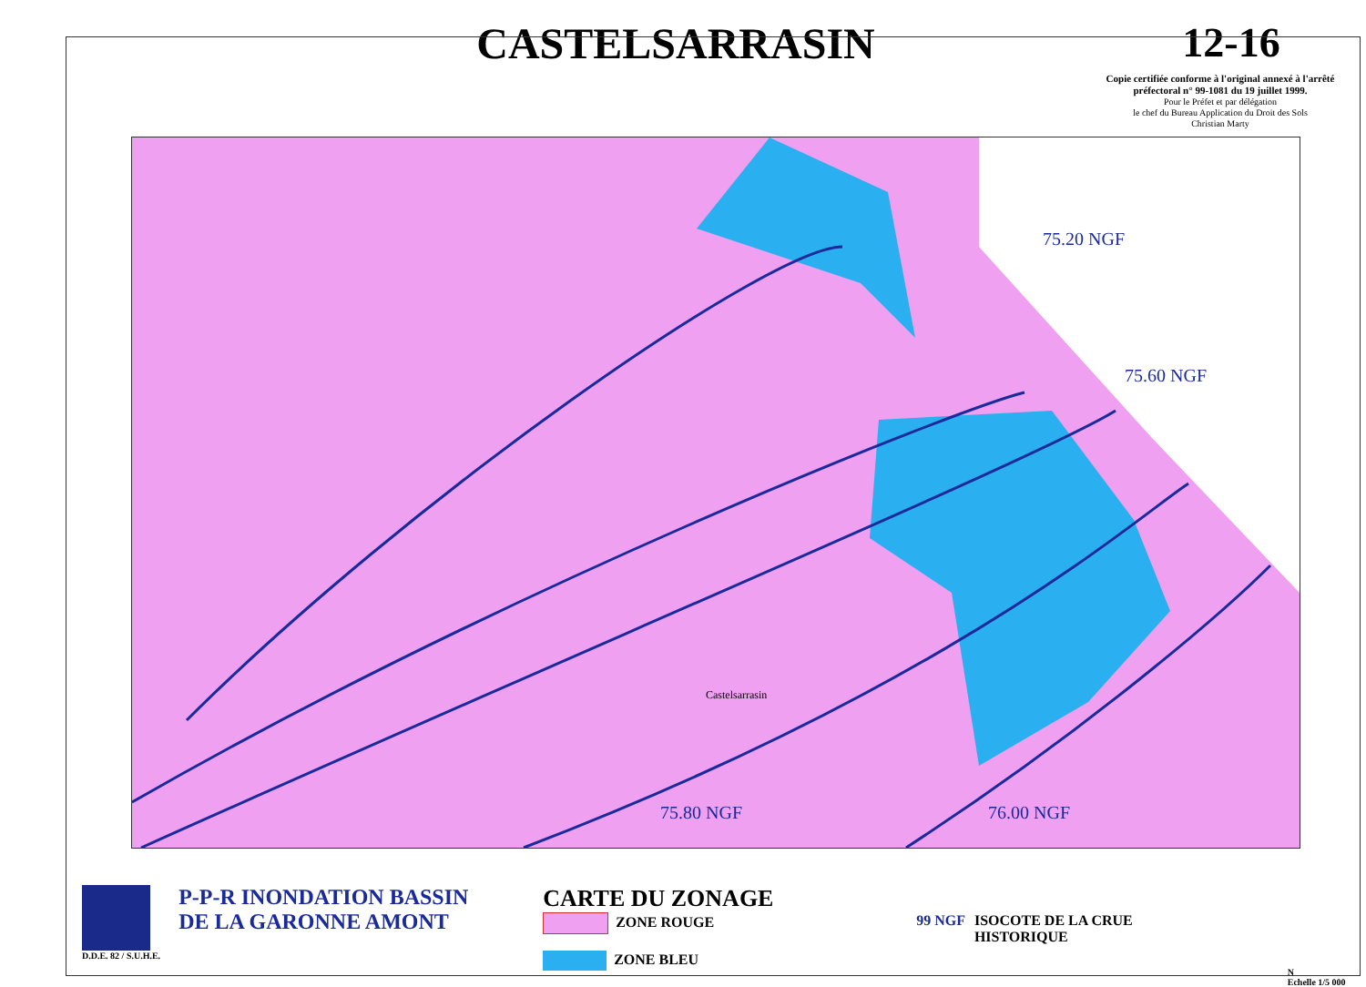CASTELSARRASIN 12-16
Copie certifiée conforme à l'original annexé à l'arrêté préfectoral n° 99-1081 du 19 juillet 1999.
Pour le Préfet et par délégation
le chef du Bureau Application du Droit des Sols
Christian Marty
75.80 NGF 76.00 NGF
75.60 NGF
75.20 NGF
Castelsarrasin
D.D.E. 82 / S.U.H.E.
P-P-R INONDATION BASSIN
DE LA GARONNE AMONT
CARTE DU ZONAGE
ZONE ROUGE
ZONE BLEU
99 NGF ISOCOTE DE LA CRUE
HISTORIQUE
N
Echelle 1/5 000